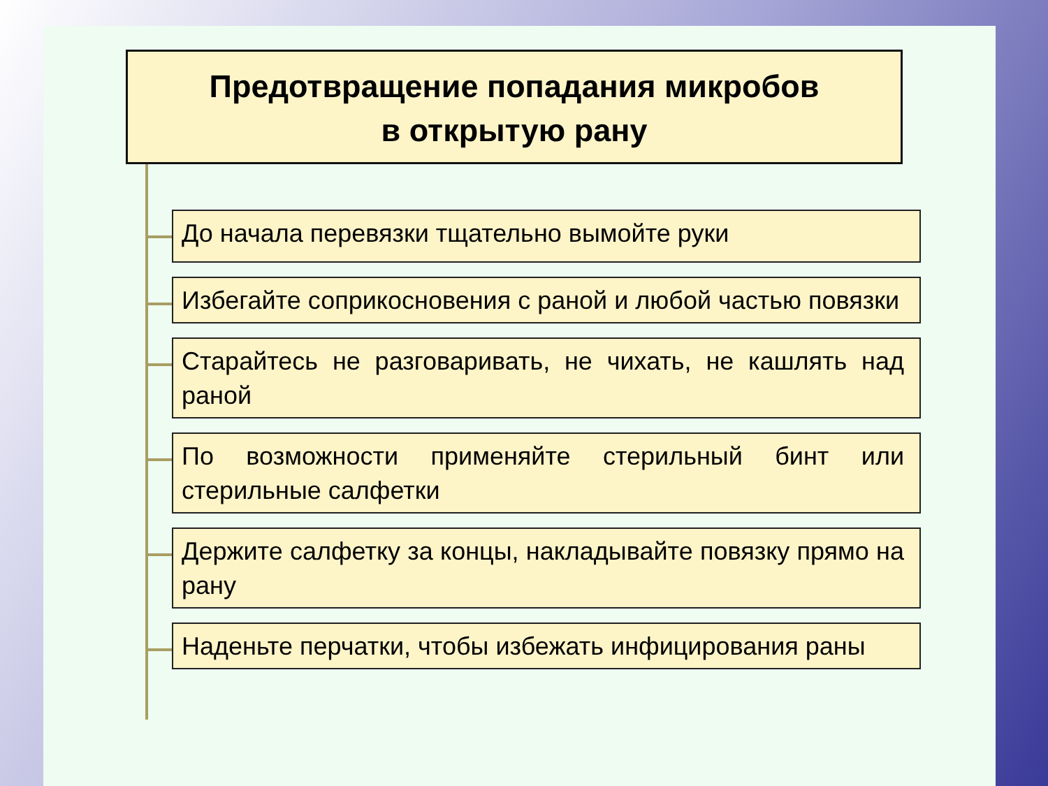Предотвращение попадания микробов
в открытую рану
До начала перевязки тщательно вымойте руки
Избегайте соприкосновения с раной и любой частью повязки
Старайтесь не разговаривать, не чихать, не кашлять над раной
По возможности применяйте стерильный бинт или стерильные салфетки
Держите салфетку за концы, накладывайте повязку прямо на рану
Наденьте перчатки, чтобы избежать инфицирования раны